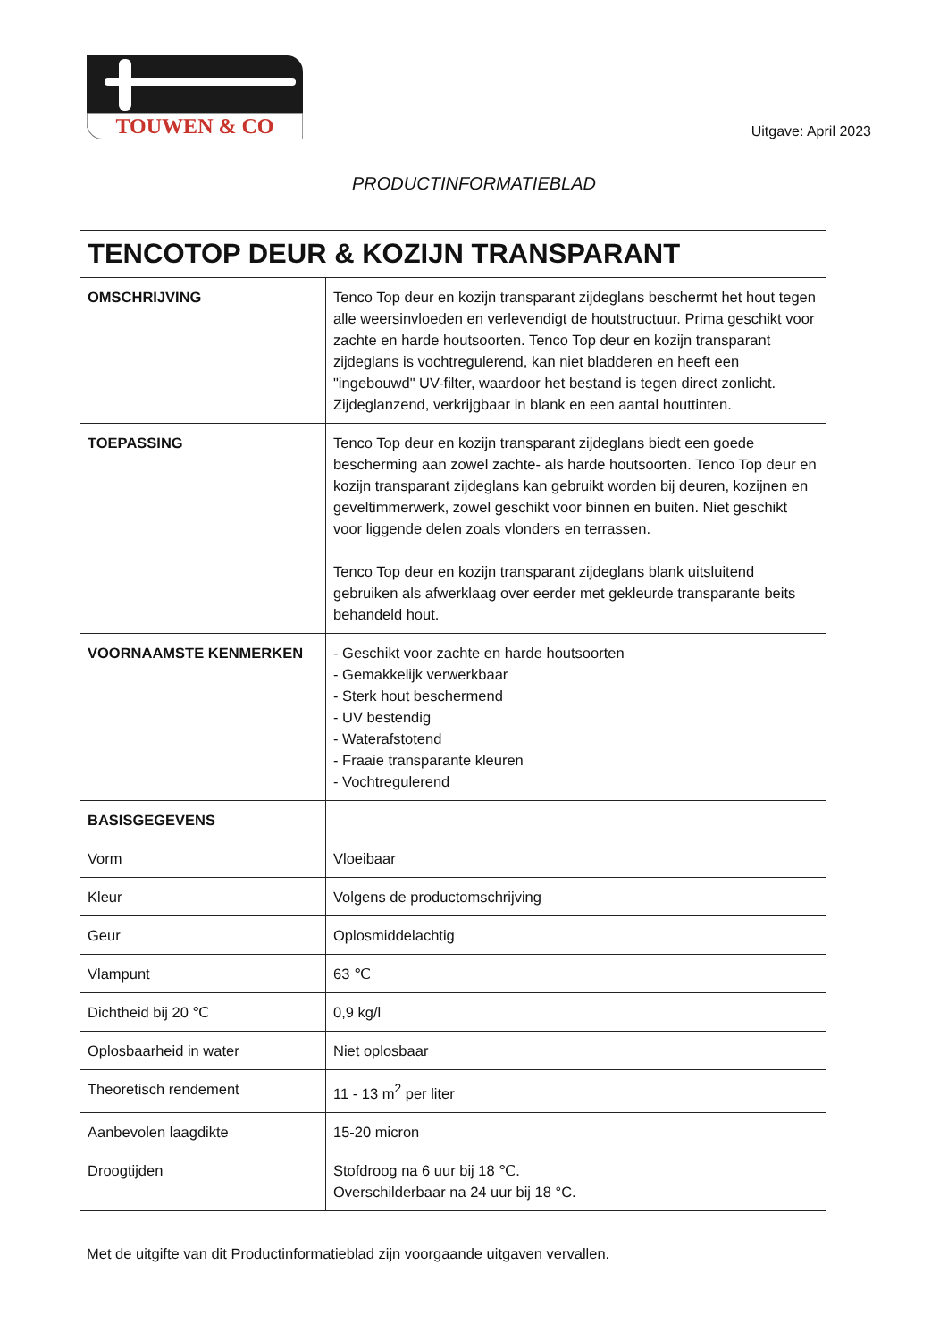TOUWEN & CO
Uitgave: April 2023
PRODUCTINFORMATIEBLAD
| TENCOTOP DEUR & KOZIJN TRANSPARANT | |
| --- | --- |
| OMSCHRIJVING | Tenco Top deur en kozijn transparant zijdeglans beschermt het hout tegen alle weersinvloeden en verlevendigt de houtstructuur. Prima geschikt voor zachte en harde houtsoorten. Tenco Top deur en kozijn transparant zijdeglans is vochtregulerend, kan niet bladderen en heeft een "ingebouwd" UV-filter, waardoor het bestand is tegen direct zonlicht. Zijdeglanzend, verkrijgbaar in blank en een aantal houttinten. |
| TOEPASSING | Tenco Top deur en kozijn transparant zijdeglans biedt een goede bescherming aan zowel zachte- als harde houtsoorten. Tenco Top deur en kozijn transparant zijdeglans kan gebruikt worden bij deuren, kozijnen en geveltimmerwerk, zowel geschikt voor binnen en buiten. Niet geschikt voor liggende delen zoals vlonders en terrassen. Tenco Top deur en kozijn transparant zijdeglans blank uitsluitend gebruiken als afwerklaag over eerder met gekleurde transparante beits behandeld hout. |
| VOORNAAMSTE KENMERKEN | - Geschikt voor zachte en harde houtsoorten - Gemakkelijk verwerkbaar - Sterk hout beschermend - UV bestendig - Waterafstotend - Fraaie transparante kleuren - Vochtregulerend |
| BASISGEGEVENS | |
| Vorm | Vloeibaar |
| Kleur | Volgens de productomschrijving |
| Geur | Oplosmiddelachtig |
| Vlampunt | 63 ℃ |
| Dichtheid bij 20 ℃ | 0,9 kg/l |
| Oplosbaarheid in water | Niet oplosbaar |
| Theoretisch rendement | 11 - 13 m<sup>2</sup> per liter |
| Aanbevolen laagdikte | 15-20 micron |
| Droogtijden | Stofdroog na 6 uur bij 18 ℃. Overschilderbaar na 24 uur bij 18 °C. |
Met de uitgifte van dit Productinformatieblad zijn voorgaande uitgaven vervallen.